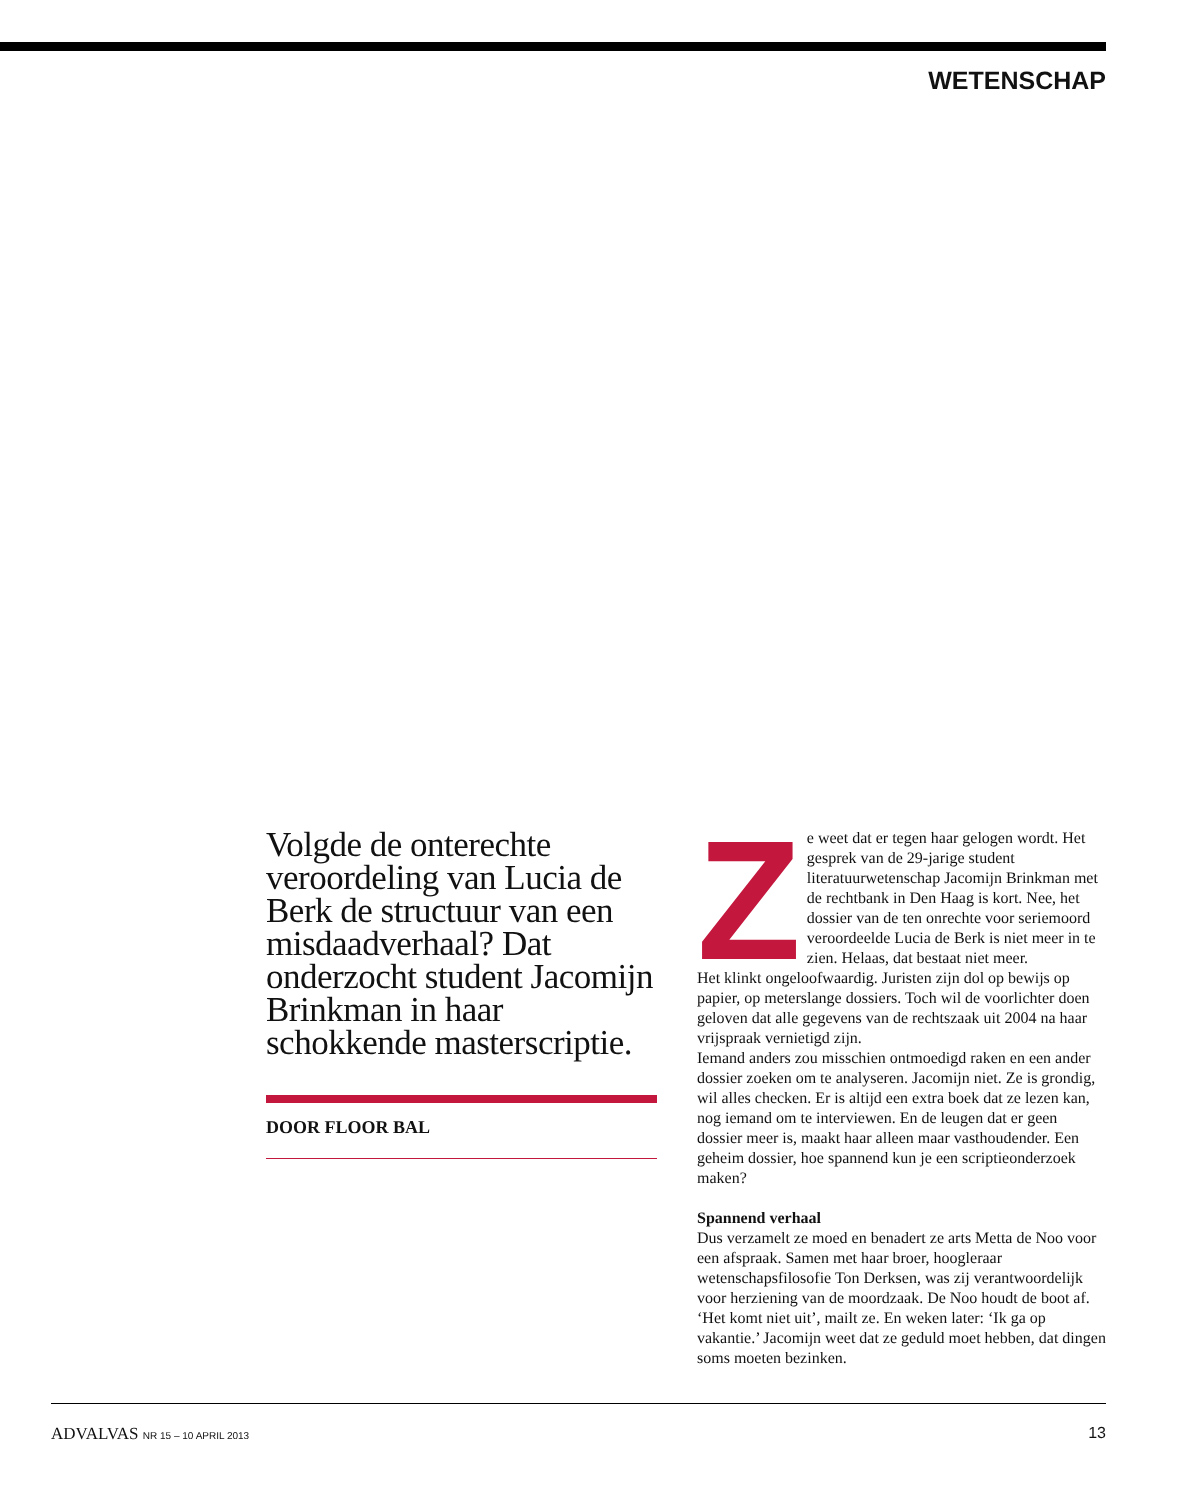WETENSCHAP
Volgde de onterechte veroordeling van Lucia de Berk de structuur van een misdaadverhaal? Dat onderzocht student Jacomijn Brinkman in haar schokkende masterscriptie.
DOOR FLOOR BAL
Ze weet dat er tegen haar gelogen wordt. Het gesprek van de 29-jarige student literatuurwetenschap Jacomijn Brinkman met de rechtbank in Den Haag is kort. Nee, het dossier van de ten onrechte voor seriemoord veroordeelde Lucia de Berk is niet meer in te zien. Helaas, dat bestaat niet meer.
Het klinkt ongeloofwaardig. Juristen zijn dol op bewijs op papier, op meterslange dossiers. Toch wil de voorlichter doen geloven dat alle gegevens van de rechtszaak uit 2004 na haar vrijspraak vernietigd zijn.
Iemand anders zou misschien ontmoedigd raken en een ander dossier zoeken om te analyseren. Jacomijn niet. Ze is grondig, wil alles checken. Er is altijd een extra boek dat ze lezen kan, nog iemand om te interviewen. En de leugen dat er geen dossier meer is, maakt haar alleen maar vasthoudender. Een geheim dossier, hoe spannend kun je een scriptieonderzoek maken?
Spannend verhaal
Dus verzamelt ze moed en benadert ze arts Metta de Noo voor een afspraak. Samen met haar broer, hoogleraar wetenschapsfilosofie Ton Derksen, was zij verantwoordelijk voor herziening van de moordzaak. De Noo houdt de boot af. ‘Het komt niet uit’, mailt ze. En weken later: ‘Ik ga op vakantie.’ Jacomijn weet dat ze geduld moet hebben, dat dingen soms moeten bezinken.
ADVALVAS NR 15 – 10 APRIL 2013 13